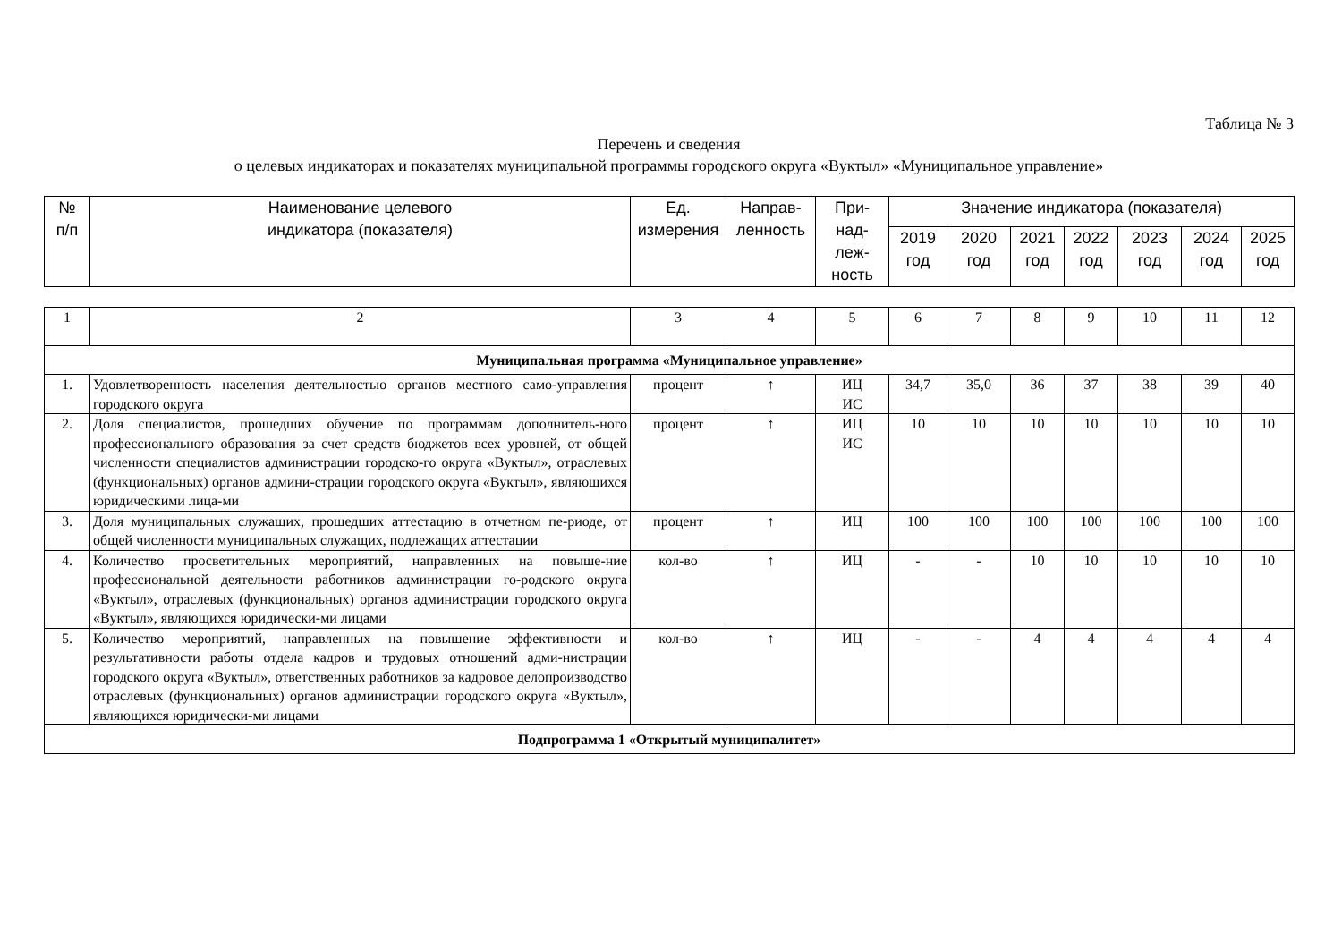Таблица № 3
Перечень и сведения
о целевых индикаторах и показателях муниципальной программы городского округа «Вуктыл» «Муниципальное управление»
| № п/п | Наименование целевого индикатора (показателя) | Ед. измерения | Направ- ленность | При- над- леж- ность | Значение индикатора (показателя) | | | | | | |
| --- | --- | --- | --- | --- | --- | --- | --- | --- | --- | --- | --- |
| | | | | | 2019 год | 2020 год | 2021 год | 2022 год | 2023 год | 2024 год | 2025 год |
| 1 | 2 | 3 | 4 | 5 | 6 | 7 | 8 | 9 | 10 | 11 | 12 |
| Муниципальная программа «Муниципальное управление» | | | | | | | | | | | |
| 1. | Удовлетворенность населения деятельностью органов местного само-управления городского округа | процент | ↑ | ИЦ ИС | 34,7 | 35,0 | 36 | 37 | 38 | 39 | 40 |
| 2. | Доля специалистов, прошедших обучение по программам дополнитель-ного профессионального образования за счет средств бюджетов всех уровней, от общей численности специалистов администрации городско-го округа «Вуктыл», отраслевых (функциональных) органов админи-страции городского округа «Вуктыл», являющихся юридическими лица-ми | процент | ↑ | ИЦ ИС | 10 | 10 | 10 | 10 | 10 | 10 | 10 |
| 3. | Доля муниципальных служащих, прошедших аттестацию в отчетном пе-риоде, от общей численности муниципальных служащих, подлежащих аттестации | процент | ↑ | ИЦ | 100 | 100 | 100 | 100 | 100 | 100 | 100 |
| 4. | Количество просветительных мероприятий, направленных на повыше-ние профессиональной деятельности работников администрации го-родского округа «Вуктыл», отраслевых (функциональных) органов администрации городского округа «Вуктыл», являющихся юридически-ми лицами | кол-во | ↑ | ИЦ | - | - | 10 | 10 | 10 | 10 | 10 |
| 5. | Количество мероприятий, направленных на повышение эффективности и результативности работы отдела кадров и трудовых отношений адми-нистрации городского округа «Вуктыл», ответственных работников за кадровое делопроизводство отраслевых (функциональных) органов администрации городского округа «Вуктыл», являющихся юридически-ми лицами | кол-во | ↑ | ИЦ | - | - | 4 | 4 | 4 | 4 | 4 |
| Подпрограмма 1 «Открытый муниципалитет» | | | | | | | | | | | |